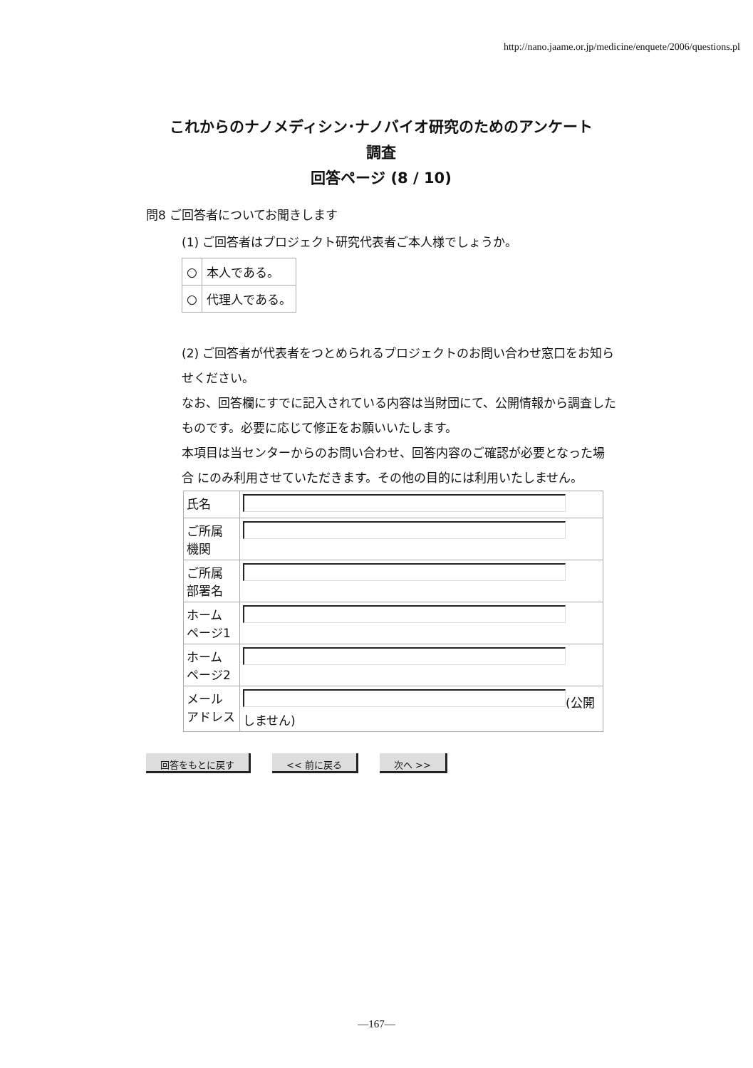http://nano.jaame.or.jp/medicine/enquete/2006/questions.pl
これからのナノメディシン･ナノバイオ研究のためのアンケート
調査
回答ページ (8 / 10)
問8 ご回答者についてお聞きします
(1) ご回答者はプロジェクト研究代表者ご本人様でしょうか。
| ○ | 本人である。 |
| ○ | 代理人である。 |
(2) ご回答者が代表者をつとめられるプロジェクトのお問い合わせ窓口をお知ら せください。
なお、回答欄にすでに記入されている内容は当財団にて、公開情報から調査した ものです。必要に応じて修正をお願いいたします。
本項目は当センターからのお問い合わせ、回答内容のご確認が必要となった場合 にのみ利用させていただきます。その他の目的には利用いたしません。
| 氏名 | |
| ご所属 機関 | |
| ご所属 部署名 | |
| ホーム ページ1 | |
| ホーム ページ2 | |
| メール アドレス | (公開しません) |
回答をもとに戻す << 前に戻る 次へ >>
—167—